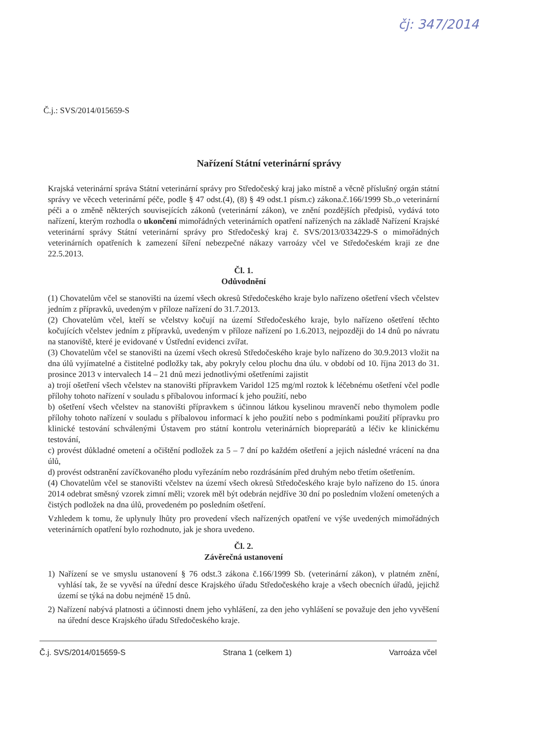čj: 347/2014
Č.j.: SVS/2014/015659-S
Nařízení Státní veterinární správy
Krajská veterinární správa Státní veterinární správy pro Středočeský kraj jako místně a věcně příslušný orgán státní správy ve věcech veterinární péče, podle § 47 odst.(4), (8) § 49 odst.1 písm.c) zákona.č.166/1999 Sb.,o veterinární péči a o změně některých souvisejících zákonů (veterinární zákon), ve znění pozdějších předpisů, vydává toto nařízení, kterým rozhodla o ukončení mimořádných veterinárních opatření nařízených na základě Nařízení Krajské veterinární správy Státní veterinární správy pro Středočeský kraj č. SVS/2013/0334229-S o mimořádných veterinárních opatřeních k zamezení šíření nebezpečné nákazy varroázy včel ve Středočeském kraji ze dne 22.5.2013.
Čl. 1.
Odůvodnění
(1) Chovatelům včel se stanovišti na území všech okresů Středočeského kraje bylo nařízeno ošetření všech včelstev jedním z přípravků, uvedeným v příloze nařízení do 31.7.2013.
(2) Chovatelům včel, kteří se včelstvy kočují na území Středočeského kraje, bylo nařízeno ošetření těchto kočujících včelstev jedním z přípravků, uvedeným v příloze nařízení po 1.6.2013, nejpozději do 14 dnů po návratu na stanoviště, které je evidované v Ústřední evidenci zvířat.
(3) Chovatelům včel se stanovišti na území všech okresů Středočeského kraje bylo nařízeno do 30.9.2013 vložit na dna úlů vyjímatelné a čistitelné podložky tak, aby pokryly celou plochu dna úlu. v období od 10. října 2013 do 31. prosince 2013 v intervalech 14 – 21 dnů mezi jednotlivými ošetřeními zajistit
a) trojí ošetření všech včelstev na stanovišti přípravkem Varidol 125 mg/ml roztok k léčebnému ošetření včel podle přílohy tohoto nařízení v souladu s příbalovou informací k jeho použití, nebo
b) ošetření všech včelstev na stanovišti přípravkem s účinnou látkou kyselinou mravenčí nebo thymolem podle přílohy tohoto nařízení v souladu s příbalovou informací k jeho použití nebo s podmínkami použití přípravku pro klinické testování schválenými Ústavem pro státní kontrolu veterinárních biopreparátů a léčiv ke klinickému testování,
c) provést důkladné ometení a očištění podložek za 5 – 7 dní po každém ošetření a jejich následné vrácení na dna úlů,
d) provést odstranění zavíčkovaného plodu vyřezáním nebo rozdrásáním před druhým nebo třetím ošetřením.
(4) Chovatelům včel se stanovišti včelstev na území všech okresů Středočeského kraje bylo nařízeno do 15. února 2014 odebrat směsný vzorek zimní měli; vzorek měl být odebrán nejdříve 30 dní po posledním vložení ometených a čistých podložek na dna úlů, provedeném po posledním ošetření.
Vzhledem k tomu, že uplynuly lhůty pro provedení všech nařízených opatření ve výše uvedených mimořádných veterinárních opatření bylo rozhodnuto, jak je shora uvedeno.
Čl. 2.
Závěrečná ustanovení
1) Nařízení se ve smyslu ustanovení § 76 odst.3 zákona č.166/1999 Sb. (veterinární zákon), v platném znění, vyhlásí tak, že se vyvěsí na úřední desce Krajského úřadu Středočeského kraje a všech obecních úřadů, jejichž území se týká na dobu nejméně 15 dnů.
2) Nařízení nabývá platnosti a účinnosti dnem jeho vyhlášení, za den jeho vyhlášení se považuje den jeho vyvěšení na úřední desce Krajského úřadu Středočeského kraje.
Č.j. SVS/2014/015659-S Strana 1 (celkem 1) Varroáza včel